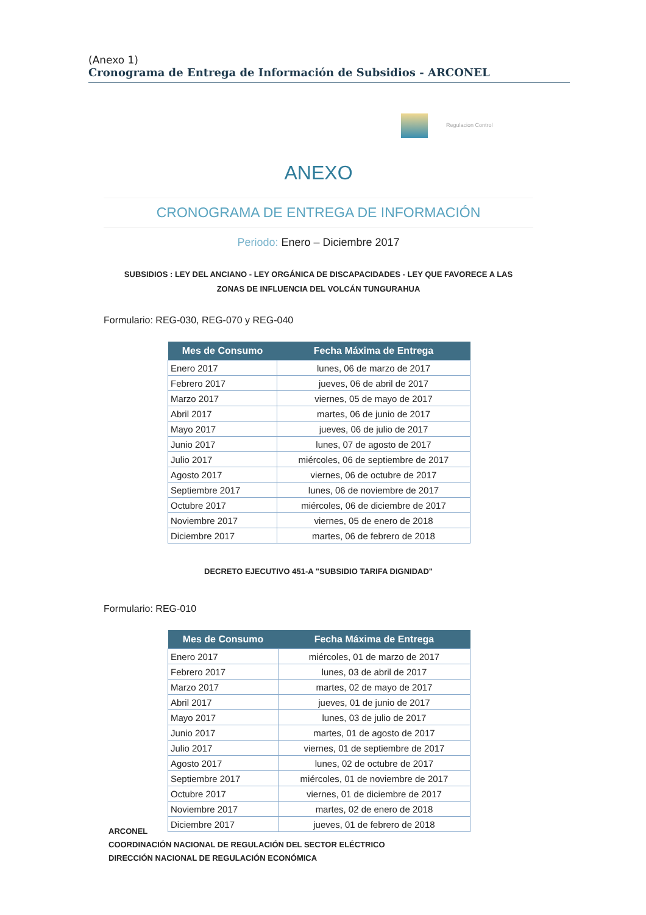(Anexo 1)
Cronograma de Entrega de Información de Subsidios - ARCONEL
Regulacion Control
ANEXO
CRONOGRAMA DE ENTREGA DE INFORMACIÓN
Periodo: Enero – Diciembre 2017
SUBSIDIOS : LEY DEL ANCIANO - LEY ORGÁNICA DE DISCAPACIDADES - LEY QUE FAVORECE A LAS
ZONAS DE INFLUENCIA DEL VOLCÁN TUNGURAHUA
Formulario: REG-030, REG-070 y REG-040
| Mes de Consumo | Fecha Máxima de Entrega |
| --- | --- |
| Enero 2017 | lunes, 06 de marzo de 2017 |
| Febrero 2017 | jueves, 06 de abril de 2017 |
| Marzo 2017 | viernes, 05 de mayo de 2017 |
| Abril 2017 | martes, 06 de junio de 2017 |
| Mayo 2017 | jueves, 06 de julio de 2017 |
| Junio 2017 | lunes, 07 de agosto de 2017 |
| Julio 2017 | miércoles, 06 de septiembre de 2017 |
| Agosto 2017 | viernes, 06 de octubre de 2017 |
| Septiembre 2017 | lunes, 06 de noviembre de 2017 |
| Octubre 2017 | miércoles, 06 de diciembre de 2017 |
| Noviembre 2017 | viernes, 05 de enero de 2018 |
| Diciembre 2017 | martes, 06 de febrero de 2018 |
DECRETO EJECUTIVO 451-A "SUBSIDIO TARIFA DIGNIDAD"
Formulario: REG-010
| Mes de Consumo | Fecha Máxima de Entrega |
| --- | --- |
| Enero 2017 | miércoles, 01 de marzo de 2017 |
| Febrero 2017 | lunes, 03 de abril de 2017 |
| Marzo 2017 | martes, 02 de mayo de 2017 |
| Abril 2017 | jueves, 01 de junio de 2017 |
| Mayo 2017 | lunes, 03 de julio de 2017 |
| Junio 2017 | martes, 01 de agosto de 2017 |
| Julio 2017 | viernes, 01 de septiembre de 2017 |
| Agosto 2017 | lunes, 02 de octubre de 2017 |
| Septiembre 2017 | miércoles, 01 de noviembre de 2017 |
| Octubre 2017 | viernes, 01 de diciembre de 2017 |
| Noviembre 2017 | martes, 02 de enero de 2018 |
| Diciembre 2017 | jueves, 01 de febrero de 2018 |
ARCONEL
COORDINACIÓN NACIONAL DE REGULACIÓN DEL SECTOR ELÉCTRICO
DIRECCIÓN NACIONAL DE REGULACIÓN ECONÓMICA